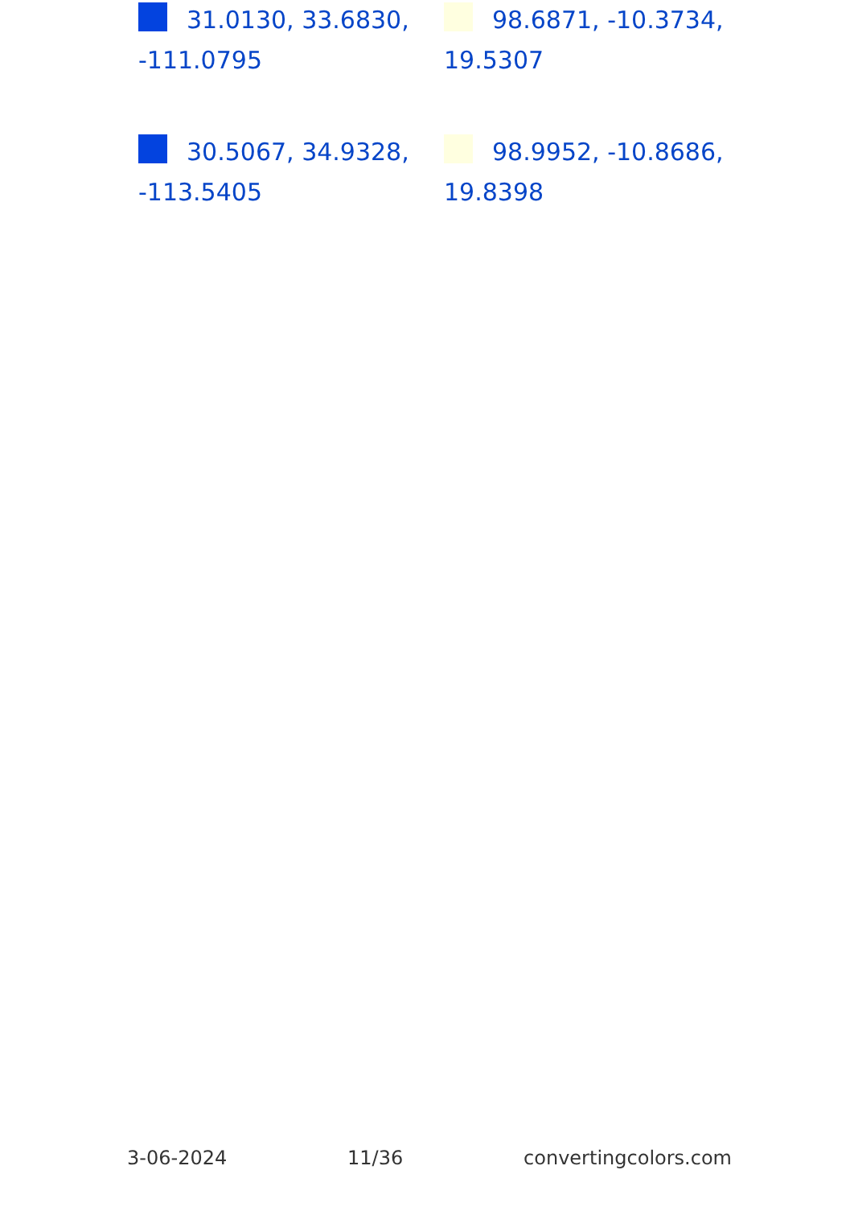31.0130, 33.6830, -111.0795
98.6871, -10.3734, 19.5307
30.5067, 34.9328, -113.5405
98.9952, -10.8686, 19.8398
3-06-2024 11/36 convertingcolors.com